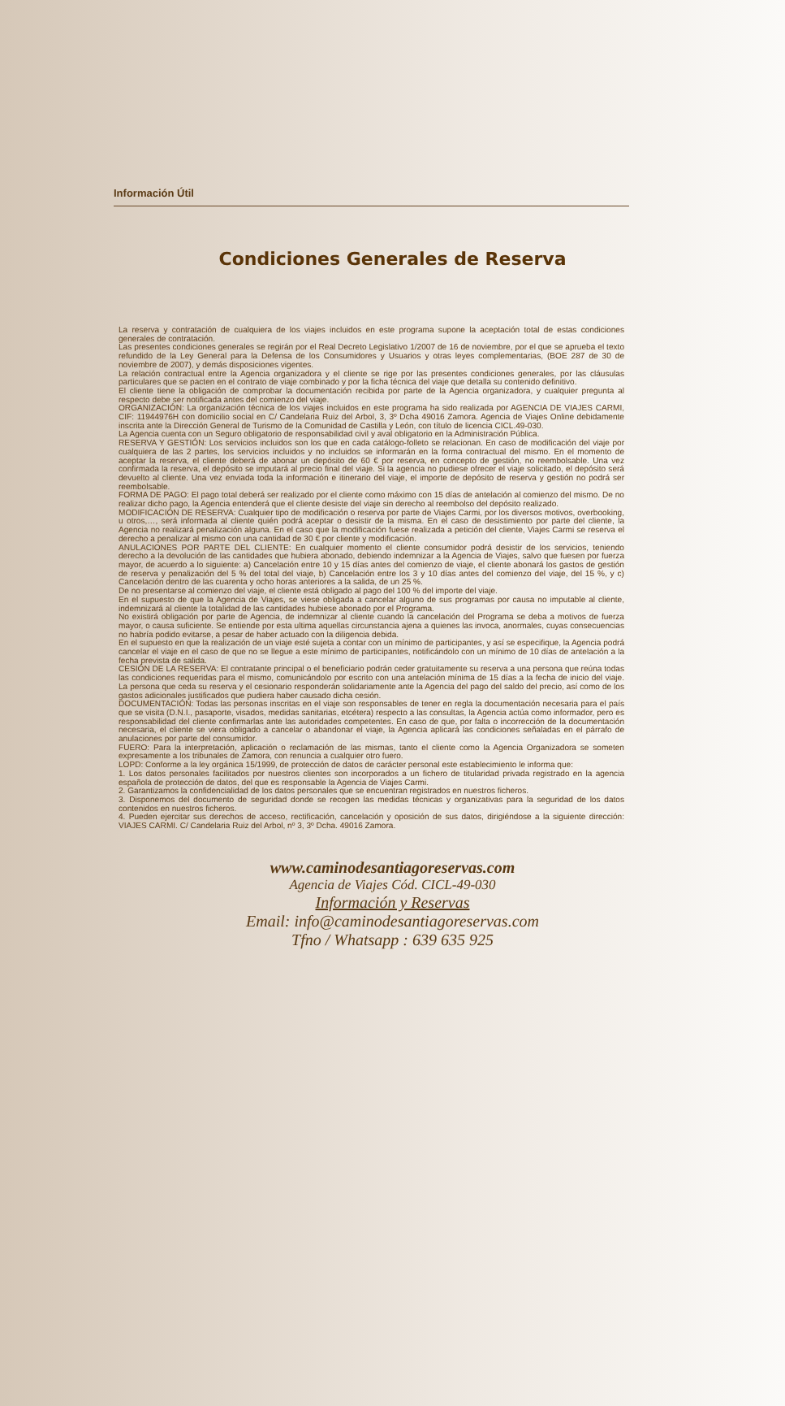Información Útil
Condiciones Generales de Reserva
La reserva y contratación de cualquiera de los viajes incluidos en este programa supone la aceptación total de estas condiciones generales de contratación.
Las presentes condiciones generales se regirán por el Real Decreto Legislativo 1/2007 de 16 de noviembre, por el que se aprueba el texto refundido de la Ley General para la Defensa de los Consumidores y Usuarios y otras leyes complementarias, (BOE 287 de 30 de noviembre de 2007), y demás disposiciones vigentes.
La relación contractual entre la Agencia organizadora y el cliente se rige por las presentes condiciones generales, por las cláusulas particulares que se pacten en el contrato de viaje combinado y por la ficha técnica del viaje que detalla su contenido definitivo.
El cliente tiene la obligación de comprobar la documentación recibida por parte de la Agencia organizadora, y cualquier pregunta al respecto debe ser notificada antes del comienzo del viaje.
ORGANIZACIÓN: La organización técnica de los viajes incluidos en este programa ha sido realizada por AGENCIA DE VIAJES CARMI, CIF: 11944976H con domicilio social en C/ Candelaria Ruiz del Arbol, 3, 3º Dcha 49016 Zamora. Agencia de Viajes Online debidamente inscrita ante la Dirección General de Turismo de la Comunidad de Castilla y León, con título de licencia CICL.49-030.
La Agencia cuenta con un Seguro obligatorio de responsabilidad civil y aval obligatorio en la Administración Pública.
RESERVA Y GESTIÓN: Los servicios incluidos son los que en cada catálogo-folleto se relacionan. En caso de modificación del viaje por cualquiera de las 2 partes, los servicios incluidos y no incluidos se informarán en la forma contractual del mismo. En el momento de aceptar la reserva, el cliente deberá de abonar un depósito de 60 € por reserva, en concepto de gestión, no reembolsable. Una vez confirmada la reserva, el depósito se imputará al precio final del viaje. Si la agencia no pudiese ofrecer el viaje solicitado, el depósito será devuelto al cliente. Una vez enviada toda la información e itinerario del viaje, el importe de depósito de reserva y gestión no podrá ser reembolsable.
FORMA DE PAGO: El pago total deberá ser realizado por el cliente como máximo con 15 días de antelación al comienzo del mismo. De no realizar dicho pago, la Agencia entenderá que el cliente desiste del viaje sin derecho al reembolso del depósito realizado.
MODIFICACIÓN DE RESERVA: Cualquier tipo de modificación o reserva por parte de Viajes Carmi, por los diversos motivos, overbooking, u otros,…, será informada al cliente quién podrá aceptar o desistir de la misma. En el caso de desistimiento por parte del cliente, la Agencia no realizará penalización alguna. En el caso que la modificación fuese realizada a petición del cliente, Viajes Carmi se reserva el derecho a penalizar al mismo con una cantidad de 30 € por cliente y modificación.
ANULACIONES POR PARTE DEL CLIENTE: En cualquier momento el cliente consumidor podrá desistir de los servicios, teniendo derecho a la devolución de las cantidades que hubiera abonado, debiendo indemnizar a la Agencia de Viajes, salvo que fuesen por fuerza mayor, de acuerdo a lo siguiente: a) Cancelación entre 10 y 15 días antes del comienzo de viaje, el cliente abonará los gastos de gestión de reserva y penalización del 5 % del total del viaje, b) Cancelación entre los 3 y 10 días antes del comienzo del viaje, del 15 %, y c) Cancelación dentro de las cuarenta y ocho horas anteriores a la salida, de un 25 %.
De no presentarse al comienzo del viaje, el cliente está obligado al pago del 100 % del importe del viaje.
En el supuesto de que la Agencia de Viajes, se viese obligada a cancelar alguno de sus programas por causa no imputable al cliente, indemnizará al cliente la totalidad de las cantidades hubiese abonado por el Programa.
No existirá obligación por parte de Agencia, de indemnizar al cliente cuando la cancelación del Programa se deba a motivos de fuerza mayor, o causa suficiente. Se entiende por esta ultima aquellas circunstancia ajena a quienes las invoca, anormales, cuyas consecuencias no habría podido evitarse, a pesar de haber actuado con la diligencia debida.
En el supuesto en que la realización de un viaje esté sujeta a contar con un mínimo de participantes, y así se especifique, la Agencia podrá cancelar el viaje en el caso de que no se llegue a este mínimo de participantes, notificándolo con un mínimo de 10 días de antelación a la fecha prevista de salida.
CESIÓN DE LA RESERVA: El contratante principal o el beneficiario podrán ceder gratuitamente su reserva a una persona que reúna todas las condiciones requeridas para el mismo, comunicándolo por escrito con una antelación mínima de 15 días a la fecha de inicio del viaje. La persona que ceda su reserva y el cesionario responderán solidariamente ante la Agencia del pago del saldo del precio, así como de los gastos adicionales justificados que pudiera haber causado dicha cesión.
DOCUMENTACIÓN: Todas las personas inscritas en el viaje son responsables de tener en regla la documentación necesaria para el país que se visita (D.N.I., pasaporte, visados, medidas sanitarias, etcétera) respecto a las consultas, la Agencia actúa como informador, pero es responsabilidad del cliente confirmarlas ante las autoridades competentes. En caso de que, por falta o incorrección de la documentación necesaria, el cliente se viera obligado a cancelar o abandonar el viaje, la Agencia aplicará las condiciones señaladas en el párrafo de anulaciones por parte del consumidor.
FUERO: Para la interpretación, aplicación o reclamación de las mismas, tanto el cliente como la Agencia Organizadora se someten expresamente a los tribunales de Zamora, con renuncia a cualquier otro fuero.
LOPD: Conforme a la ley orgánica 15/1999, de protección de datos de carácter personal este establecimiento le informa que:
1. Los datos personales facilitados por nuestros clientes son incorporados a un fichero de titularidad privada registrado en la agencia española de protección de datos, del que es responsable la Agencia de Viajes Carmi.
2. Garantizamos la confidencialidad de los datos personales que se encuentran registrados en nuestros ficheros.
3. Disponemos del documento de seguridad donde se recogen las medidas técnicas y organizativas para la seguridad de los datos contenidos en nuestros ficheros.
4. Pueden ejercitar sus derechos de acceso, rectificación, cancelación y oposición de sus datos, dirigiéndose a la siguiente dirección: VIAJES CARMI. C/ Candelaria Ruiz del Arbol, nº 3, 3º Dcha. 49016 Zamora.
www.caminodesantiagoreservas.com
Agencia de Viajes Cód. CICL-49-030
Información y Reservas
Email: info@caminodesantiagoreservas.com
Tfno / Whatsapp : 639 635 925